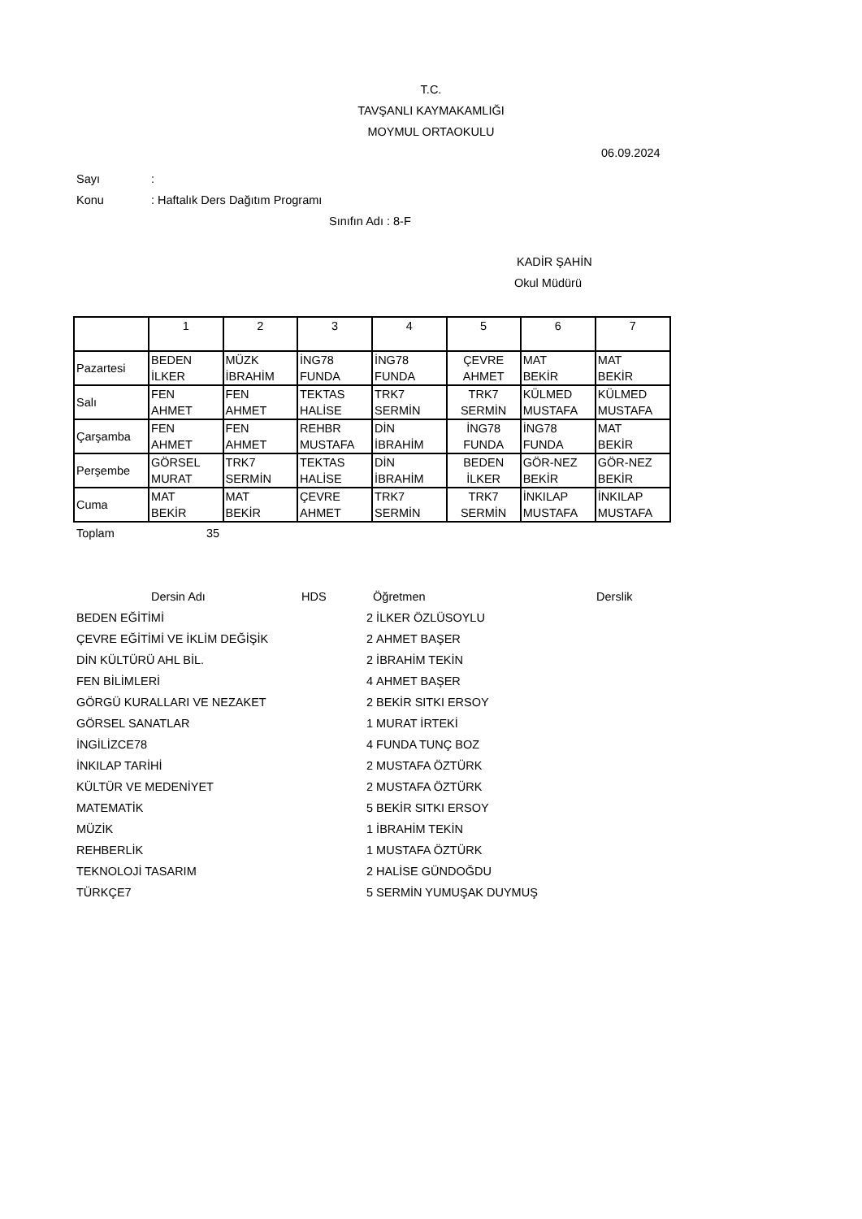T.C.
TAVŞANLI KAYMAKAMLIĞI
MOYMUL ORTAOKULU
06.09.2024
Sayı:
Konu: Haftalık Ders Dağıtım Programı
Sınıfın Adı : 8-F
KADİR ŞAHİN
Okul Müdürü
| | 1 | 2 | 3 | 4 | 5 | 6 | 7 |
| Pazartesi | BEDEN İLKER | MÜZK İBRAHİM | İNG78 FUNDA | İNG78 FUNDA | ÇEVRE AHMET | MAT BEKİR | MAT BEKİR |
| Salı | FEN AHMET | FEN AHMET | TEKTAS HALİSE | TRK7 SERMİN | TRK7 SERMİN | KÜLMED MUSTAFA | KÜLMED MUSTAFA |
| Çarşamba | FEN AHMET | FEN AHMET | REHBR MUSTAFA | DİN İBRAHİM | İNG78 FUNDA | İNG78 FUNDA | MAT BEKİR |
| Perşembe | GÖRSEL MURAT | TRK7 SERMİN | TEKTAS HALİSE | DİN İBRAHİM | BEDEN İLKER | GÖR-NEZ BEKİR | GÖR-NEZ BEKİR |
| Cuma | MAT BEKİR | MAT BEKİR | ÇEVRE AHMET | TRK7 SERMİN | TRK7 SERMİN | İNKILAP MUSTAFA | İNKILAP MUSTAFA |
Toplam 35
| | Dersin Adı | HDS | | Öğretmen | Derslik |
| --- | --- | --- | --- | --- | --- |
| BEDEN EĞİTİMİ | | | 2 | İLKER ÖZLÜSOYLU | |
| ÇEVRE EĞİTİMİ VE İKLİM DEĞİŞİK | | | 2 | AHMET BAŞER | |
| DİN KÜLTÜRÜ AHL BİL. | | | 2 | İBRAHİM TEKİN | |
| FEN BİLİMLERİ | | | 4 | AHMET BAŞER | |
| GÖRGÜ KURALLARI VE NEZAKET | | | 2 | BEKİR SITKI ERSOY | |
| GÖRSEL SANATLAR | | | 1 | MURAT İRTEKİ | |
| İNGİLİZCE78 | | | 4 | FUNDA TUNÇ BOZ | |
| İNKILAP TARİHİ | | | 2 | MUSTAFA ÖZTÜRK | |
| KÜLTÜR VE MEDENİYET | | | 2 | MUSTAFA ÖZTÜRK | |
| MATEMATİK | | | 5 | BEKİR SITKI ERSOY | |
| MÜZİK | | | 1 | İBRAHİM TEKİN | |
| REHBERLİK | | | 1 | MUSTAFA ÖZTÜRK | |
| TEKNOLOJİ TASARIM | | | 2 | HALİSE GÜNDOĞDU | |
| TÜRKÇE7 | | | 5 | SERMİN YUMUŞAK DUYMUŞ | |